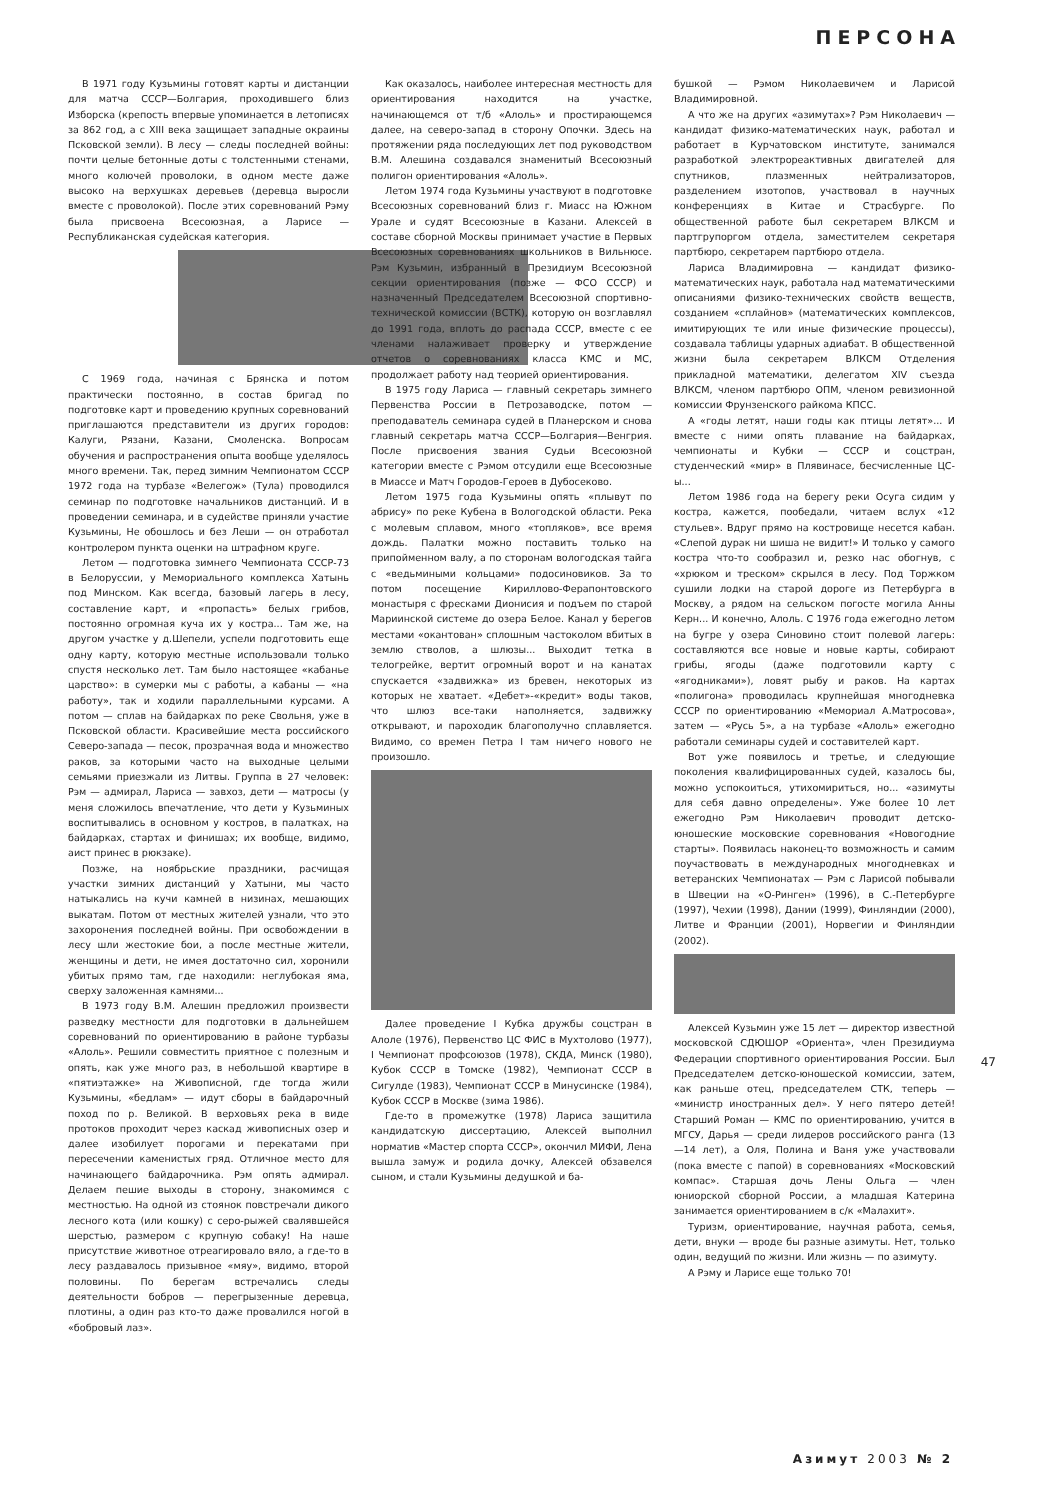ПЕРСОНА
В 1971 году Кузьмины готовят карты и дистанции для матча СССР—Болгария, проходившего близ Изборска (крепость впервые упоминается в летописях за 862 год, а с XIII века защищает западные окраины Псковской земли). В лесу — следы последней войны: почти целые бетонные доты с толстенными стенами, много колючей проволоки, в одном месте даже высоко на верхушках деревьев (деревца выросли вместе с проволокой). После этих соревнований Рэму была присвоена Всесоюзная, а Ларисе — Республиканская судейская категория.
С 1969 года, начиная с Брянска и потом практически постоянно, в состав бригад по подготовке карт и проведению крупных соревнований приглашаются представители из других городов: Калуги, Рязани, Казани, Смоленска. Вопросам обучения и распространения опыта вообще уделялось много времени. Так, перед зимним Чемпионатом СССР 1972 года на турбазе «Велегож» (Тула) проводился семинар по подготовке начальников дистанций. И в проведении семинара, и в судействе приняли участие Кузьмины, Не обошлось и без Леши — он отработал контролером пункта оценки на штрафном круге.
Летом — подготовка зимнего Чемпионата СССР-73 в Белоруссии, у Мемориального комплекса Хатынь под Минском. Как всегда, базовый лагерь в лесу, составление карт, и «пропасть» белых грибов, постоянно огромная куча их у костра... Там же, на другом участке у д.Шепели, успели подготовить еще одну карту, которую местные использовали только спустя несколько лет. Там было настоящее «кабанье царство»: в сумерки мы с работы, а кабаны — «на работу», так и ходили параллельными курсами. А потом — сплав на байдарках по реке Свольня, уже в Псковской области. Красивейшие места российского Северо-запада — песок, прозрачная вода и множество раков, за которыми часто на выходные целыми семьями приезжали из Литвы. Группа в 27 человек: Рэм — адмирал, Лариса — завхоз, дети — матросы (у меня сложилось впечатление, что дети у Кузьминых воспитывались в основном у костров, в палатках, на байдарках, стартах и финишах; их вообще, видимо, аист принес в рюкзаке).
Позже, на ноябрьские праздники, расчищая участки зимних дистанций у Хатыни, мы часто натыкались на кучи камней в низинах, мешающих выкатам. Потом от местных жителей узнали, что это захоронения последней войны. При освобождении в лесу шли жестокие бои, а после местные жители, женщины и дети, не имея достаточно сил, хоронили убитых прямо там, где находили: неглубокая яма, сверху заложенная камнями...
В 1973 году В.М. Алешин предложил произвести разведку местности для подготовки в дальнейшем соревнований по ориентированию в районе турбазы «Алоль». Решили совместить приятное с полезным и опять, как уже много раз, в небольшой квартире в «пятиэтажке» на Живописной, где тогда жили Кузьмины, «бедлам» — идут сборы в байдарочный поход по р. Великой. В верховьях река в виде протоков проходит через каскад живописных озер и далее изобилует порогами и перекатами при пересечении каменистых гряд. Отличное место для начинающего байдарочника. Рэм опять адмирал. Делаем пешие выходы в сторону, знакомимся с местностью. На одной из стоянок повстречали дикого лесного кота (или кошку) с серо-рыжей свалявшейся шерстью, размером с крупную собаку! На наше присутствие животное отреагировало вяло, а где-то в лесу раздавалось призывное «мяу», видимо, второй половины. По берегам встречались следы деятельности бобров — перегрызенные деревца, плотины, а один раз кто-то даже провалился ногой в «бобровый лаз».
Как оказалось, наиболее интересная местность для ориентирования находится на участке, начинающемся от т/б «Алоль» и простирающемся далее, на северо-запад в сторону Опочки. Здесь на протяжении ряда последующих лет под руководством В.М. Алешина создавался знаменитый Всесоюзный полигон ориентирования «Алоль».
Летом 1974 года Кузьмины участвуют в подготовке Всесоюзных соревнований близ г. Миасс на Южном Урале и судят Всесоюзные в Казани. Алексей в составе сборной Москвы принимает участие в Первых Всесоюзных соревнованиях школьников в Вильнюсе. Рэм Кузьмин, избранный в Президиум Всесоюзной секции ориентирования (позже — ФСО СССР) и назначенный Председателем Всесоюзной спортивно-технической комиссии (ВСТК), которую он возглавлял до 1991 года, вплоть до распада СССР, вместе с ее членами налаживает проверку и утверждение отчетов о соревнованиях класса КМС и МС, продолжает работу над теорией ориентирования.
В 1975 году Лариса — главный секретарь зимнего Первенства России в Петрозаводске, потом — преподаватель семинара судей в Планерском и снова главный секретарь матча СССР—Болгария—Венгрия. После присвоения звания Судьи Всесоюзной категории вместе с Рэмом отсудили еще Всесоюзные в Миассе и Матч Городов-Героев в Дубосеково.
Летом 1975 года Кузьмины опять «плывут по абрису» по реке Кубена в Вологодской области. Река с молевым сплавом, много «топляков», все время дождь. Палатки можно поставить только на припойменном валу, а по сторонам вологодская тайга с «ведьмиными кольцами» подосиновиков. За то потом посещение Кириллово-Ферапонтовского монастыря с фресками Дионисия и подъем по старой Мариинской системе до озера Белое. Канал у берегов местами «окантован» сплошным частоколом вбитых в землю стволов, а шлюзы... Выходит тетка в телогрейке, вертит огромный ворот и на канатах спускается «задвижка» из бревен, некоторых из которых не хватает. «Дебет»-«кредит» воды таков, что шлюз все-таки наполняется, задвижку открывают, и пароходик благополучно сплавляется. Видимо, со времен Петра I там ничего нового не произошло.
Далее проведение I Кубка дружбы соцстран в Алоле (1976), Первенство ЦС ФИС в Мухтолово (1977), I Чемпионат профсоюзов (1978), СКДА, Минск (1980), Кубок СССР в Томске (1982), Чемпионат СССР в Сигулде (1983), Чемпионат СССР в Минусинске (1984), Кубок СССР в Москве (зима 1986).
Где-то в промежутке (1978) Лариса защитила кандидатскую диссертацию, Алексей выполнил норматив «Мастер спорта СССР», окончил МИФИ, Лена вышла замуж и родила дочку, Алексей обзавелся сыном, и стали Кузьмины дедушкой и ба-
бушкой — Рэмом Николаевичем и Ларисой Владимировной.
А что же на других «азимутах»? Рэм Николаевич — кандидат физико-математических наук, работал и работает в Курчатовском институте, занимался разработкой электрореактивных двигателей для спутников, плазменных нейтрализаторов, разделением изотопов, участвовал в научных конференциях в Китае и Страсбурге. По общественной работе был секретарем ВЛКСМ и партгрупоргом отдела, заместителем секретаря партбюро, секретарем партбюро отдела.
Лариса Владимировна — кандидат физико-математических наук, работала над математическими описаниями физико-технических свойств веществ, созданием «сплайнов» (математических комплексов, имитирующих те или иные физические процессы), создавала таблицы ударных адиабат. В общественной жизни была секретарем ВЛКСМ Отделения прикладной математики, делегатом XIV съезда ВЛКСМ, членом партбюро ОПМ, членом ревизионной комиссии Фрунзенского райкома КПСС.
А «годы летят, наши годы как птицы летят»... И вместе с ними опять плавание на байдарках, чемпионаты и Кубки — СССР и соцстран, студенческий «мир» в Плявинасе, бесчисленные ЦС-ы...
Летом 1986 года на берегу реки Осуга сидим у костра, кажется, пообедали, читаем вслух «12 стульев». Вдруг прямо на костровище несется кабан. «Слепой дурак ни шиша не видит!» И только у самого костра что-то сообразил и, резко нас обогнув, с «хрюком и треском» скрылся в лесу. Под Торжком сушили лодки на старой дороге из Петербурга в Москву, а рядом на сельском погосте могила Анны Керн... И конечно, Алоль. С 1976 года ежегодно летом на бугре у озера Синовино стоит полевой лагерь: составляются все новые и новые карты, собирают грибы, ягоды (даже подготовили карту с «ягодниками»), ловят рыбу и раков. На картах «полигона» проводилась крупнейшая многодневка СССР по ориентированию «Мемориал А.Матросова», затем — «Русь 5», а на турбазе «Алоль» ежегодно работали семинары судей и составителей карт.
Вот уже появилось и третье, и следующие поколения квалифицированных судей, казалось бы, можно успокоиться, утихомириться, но... «азимуты для себя давно определены». Уже более 10 лет ежегодно Рэм Николаевич проводит детско-юношеские московские соревнования «Новогодние старты». Появилась наконец-то возможность и самим поучаствовать в международных многодневках и ветеранских Чемпионатах — Рэм с Ларисой побывали в Швеции на «О-Ринген» (1996), в С.-Петербурге (1997), Чехии (1998), Дании (1999), Финляндии (2000), Литве и Франции (2001), Норвегии и Финляндии (2002).
Алексей Кузьмин уже 15 лет — директор известной московской СДЮШОР «Ориента», член Президиума Федерации спортивного ориентирования России. Был Председателем детско-юношеской комиссии, затем, как раньше отец, председателем СТК, теперь — «министр иностранных дел». У него пятеро детей! Старший Роман — КМС по ориентированию, учится в МГСУ, Дарья — среди лидеров российского ранга (13—14 лет), а Оля, Полина и Ваня уже участвовали (пока вместе с папой) в соревнованиях «Московский компас». Старшая дочь Лены Ольга — член юниорской сборной России, а младшая Катерина занимается ориентированием в с/к «Малахит».
Туризм, ориентирование, научная работа, семья, дети, внуки — вроде бы разные азимуты. Нет, только один, ведущий по жизни. Или жизнь — по азимуту.
А Рэму и Ларисе еще только 70!
47
Азимут 2003 № 2